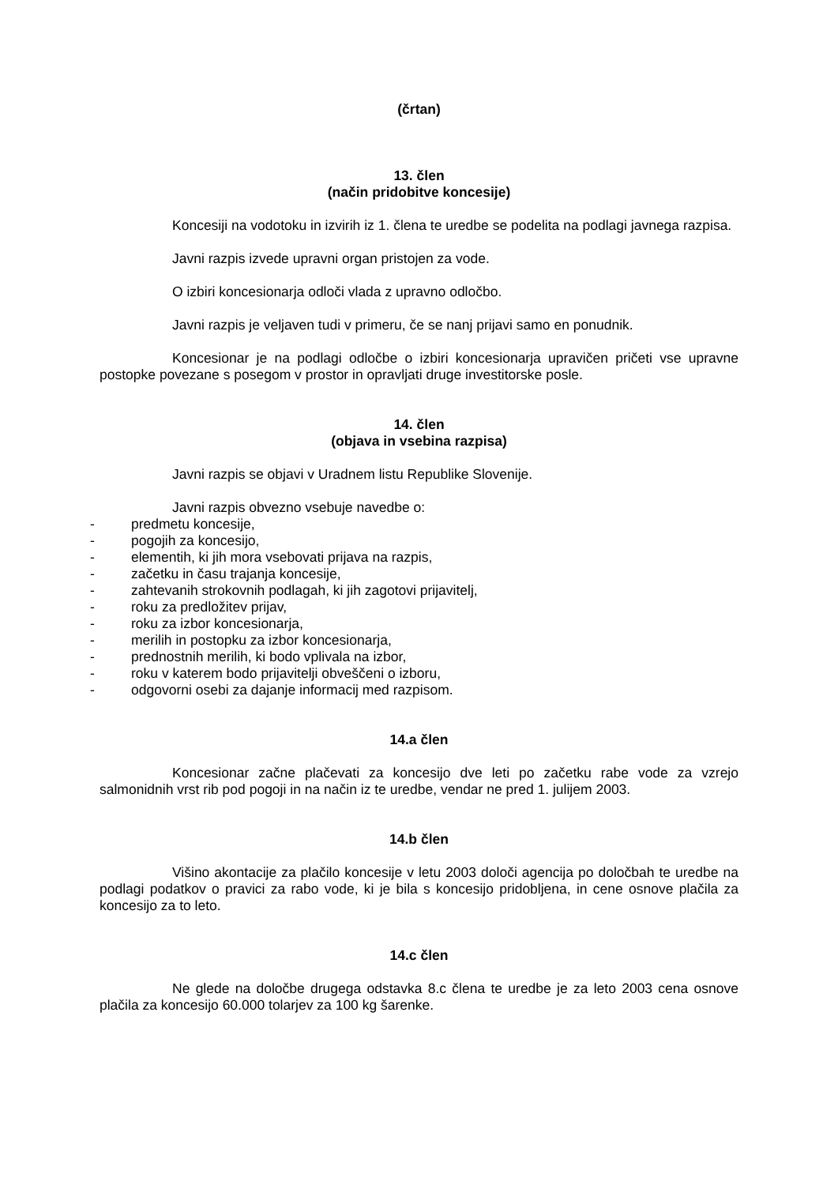(črtan)
13. člen
(način pridobitve koncesije)
Koncesiji na vodotoku in izvirih iz 1. člena te uredbe se podelita na podlagi javnega razpisa.
Javni razpis izvede upravni organ pristojen za vode.
O izbiri koncesionarja odloči vlada z upravno odločbo.
Javni razpis je veljaven tudi v primeru, če se nanj prijavi samo en ponudnik.
Koncesionar je na podlagi odločbe o izbiri koncesionarja upravičen pričeti vse upravne postopke povezane s posegom v prostor in opravljati druge investitorske posle.
14. člen
(objava in vsebina razpisa)
Javni razpis se objavi v Uradnem listu Republike Slovenije.
Javni razpis obvezno vsebuje navedbe o:
- predmetu koncesije,
- pogojih za koncesijo,
- elementih, ki jih mora vsebovati prijava na razpis,
- začetku in času trajanja koncesije,
- zahtevanih strokovnih podlagah, ki jih zagotovi prijavitelj,
- roku za predložitev prijav,
- roku za izbor koncesionarja,
- merilih in postopku za izbor koncesionarja,
- prednostnih merilih, ki bodo vplivala na izbor,
- roku v katerem bodo prijavitelji obveščeni o izboru,
- odgovorni osebi za dajanje informacij med razpisom.
14.a člen
Koncesionar začne plačevati za koncesijo dve leti po začetku rabe vode za vzrejo salmonidnih vrst rib pod pogoji in na način iz te uredbe, vendar ne pred 1. julijem 2003.
14.b člen
Višino akontacije za plačilo koncesije v letu 2003 določi agencija po določbah te uredbe na podlagi podatkov o pravici za rabo vode, ki je bila s koncesijo pridobljena, in cene osnove plačila za koncesijo za to leto.
14.c člen
Ne glede na določbe drugega odstavka 8.c člena te uredbe je za leto 2003 cena osnove plačila za koncesijo 60.000 tolarjev za 100 kg šarenke.